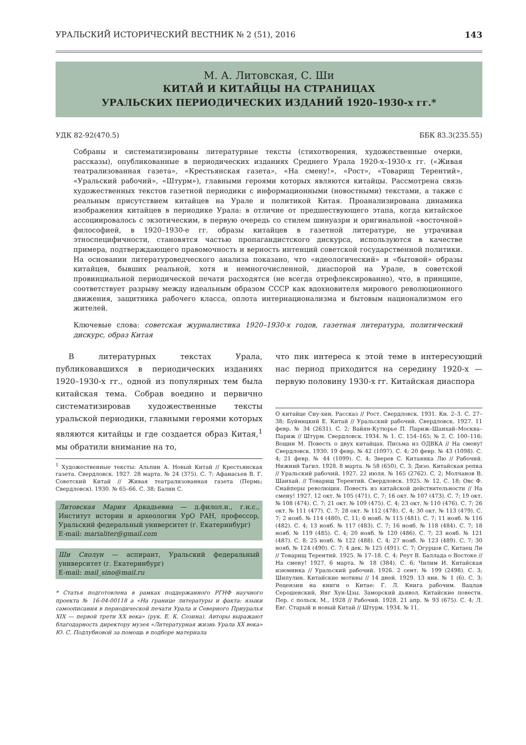УРАЛЬСКИЙ ИСТОРИЧЕСКИЙ ВЕСТНИК № 2 (51), 2016 143
М. А. Литовская, С. Ши
КИТАЙ И КИТАЙЦЫ НА СТРАНИЦАХ
УРАЛЬСКИХ ПЕРИОДИЧЕСКИХ ИЗДАНИЙ 1920–1930-х гг.*
УДК 82-92(470.5) ББК 83.3(235.55)
Собраны и систематизированы литературные тексты (стихотворения, художественные очерки, рассказы), опубликованные в периодических изданиях Среднего Урала 1920-х–1930-х гг. («Живая театрализованная газета», «Крестьянская газета», «На смену!», «Рост», «Товарищ Терентий», «Уральский рабочий», «Штурм»), главными героями которых являются китайцы. Рассмотрена связь художественных текстов газетной периодики с информационными (новостными) текстами, а также с реальным присутствием китайцев на Урале и политикой Китая. Проанализирована динамика изображения китайцев в периодике Урала: в отличие от предшествующего этапа, когда китайское ассоциировалось с экзотическим, в первую очередь со стилем шинуазри и оригинальной «восточной» философией, в 1920–1930-е гг. образы китайцев в газетной литературе, не утрачивая этноспецифичности, становятся частью пропагандистского дискурса, используются в качестве примера, подтверждающего правомочность и верность интенций советской государственной политики. На основании литературоведческого анализа показано, что «идеологический» и «бытовой» образы китайцев, бывших реальной, хотя и немногочисленной, диаспорой на Урале, в советской провинциальной периодической печати расходятся (не всегда отрефлексированно), что, в принципе, соответствует разрыву между идеальным образом СССР как вдохновителя мирового революционного движения, защитника рабочего класса, оплота интернационализма и бытовым национализмом его жителей.
Ключевые слова: советская журналистика 1920–1930-х годов, газетная литература, политический дискурс, образ Китая
В литературных текстах Урала, публиковавшихся в периодических изданиях 1920–1930-х гг., одной из популярных тем была китайская тема. Собрав воедино и первично систематизировав художественные тексты уральской периодики, главными героями которых являются китайцы и где создается образ Китая,<sup>1</sup> мы обратили внимание на то,
<sup>1</sup> Художественные тексты: Альпин А. Новый Китай // Крестьянская газета. Свердловск. 1927. 28 марта. № 24 (375). С. 7; Афанасьев В. Г. Советский Китай // Живая театрализованная газета (Пермь; Свердловск). 1930. № 65–66. С. 38; Балин С.
Литовская Мария Аркадьевна — д.филол.н., г.н.с., Институт истории и археологии УрО РАН, профессор, Уральский федеральный университет (г. Екатеринбург)
E-mail: marialiter@gmail.com
Ши Сяолун — аспирант, Уральский федеральный университет (г. Екатеринбург)
E-mail: mail_sino@mail.ru
* Статья подготовлена в рамках поддержанного РГНФ научного проекта № 16-04-00118 а «На границе литературы и факта: языки самоописания в периодической печати Урала и Северного Приуралья XIX — первой трети XX века» (рук. Е. К. Созина). Авторы выражают благодарность директору музея «Литературная жизнь Урала XX века» Ю. С. Подлубновой за помощь в подборе материала
что пик интереса к этой теме в интересующий нас период приходится на середину 1920-х — первую половину 1930-х гг. Китайская диаспора
О китайце Сиу-хин. Рассказ // Рост. Свердловск. 1931. Кн. 2–3. С. 27–38; Буйницкий Е. Китай // Уральский рабочий. Свердловск. 1927. 11 февр. № 34 (2631). С. 2; Вайян-Кутюрье П. Париж–Шанхай–Москва–Париж // Штурм. Свердловск. 1934. № 1. С. 154–165; № 2. С. 100–116; Вощин М. Повесть о двух китайцах. Письма из ОДВКА // На смену! Свердловск. 1930. 19 февр. № 42 (1097). С. 4; 20 февр. № 43 (1098). С. 4; 21 февр. № 44 (1099). С. 4; Зверев С. Китаянка Лю // Рабочий. Нижний Тагил. 1928. 8 марта. № 58 (650), С. 3; Дизо. Китайская репка // Уральский рабочий. 1927. 22 июля. № 165 (2762). С. 2; Молчанов В. Шанхай. // Товарищ Терентий. Свердловск. 1925. № 12. С. 18; Овс Ф. Снайперы революции. Повесть из китайской действительности // На смену! 1927. 12 окт. № 105 (471). С. 7; 16 окт. № 107 (473). С. 7; 19 окт. № 108 (474). С. 7; 21 окт. № 109 (475). С. 4; 23 окт. № 110 (476). С. 7; 26 окт. № 111 (477). С. 7; 28 окт. № 112 (478). С. 4; 30 окт. № 113 (479). С. 7; 2 нояб. № 114 (480). С. 11; 6 нояб. № 115 (481). С. 7; 11 нояб. № 116 (482). С. 4; 13 нояб. № 117 (483). С. 7; 16 нояб. № 118 (484). С. 7; 18 нояб. № 119 (485). С. 4; 20 нояб. № 120 (486). С. 7; 23 нояб. № 121 (487). С. 8; 25 нояб. № 122 (488). С. 4; 27 нояб. № 123 (489). С. 7; 30 нояб. № 124 (490). С. 7; 4 дек. № 125 (491). С. 7; Огурцов С. Китаец Ли // Товарищ Терентий. 1925. № 17–18. С. 4; Реут В. Баллада о Востоке // На смену! 1927. 6 марта. № 18 (384). С. 6; Чилим И. Китайская изюминка // Уральский рабочий. 1926. 2 сент. № 199 (2498). С. 3; Шипулин. Китайские мотивы // 14 дней. 1929. 13 янв. № 1 (6). С. 3; Рецензии на книги о Китае: Г. Л. Книга рабочим. Вацлав Серошевский, Янг Хун-Цзы. Заморский дьявол. Китайские повести. Пер. с польск. М., 1928 // Рабочий. 1928. 21 апр. № 93 (675). С. 4; Л. Евг. Старый и новый Китай // Штурм. 1934. № 11.